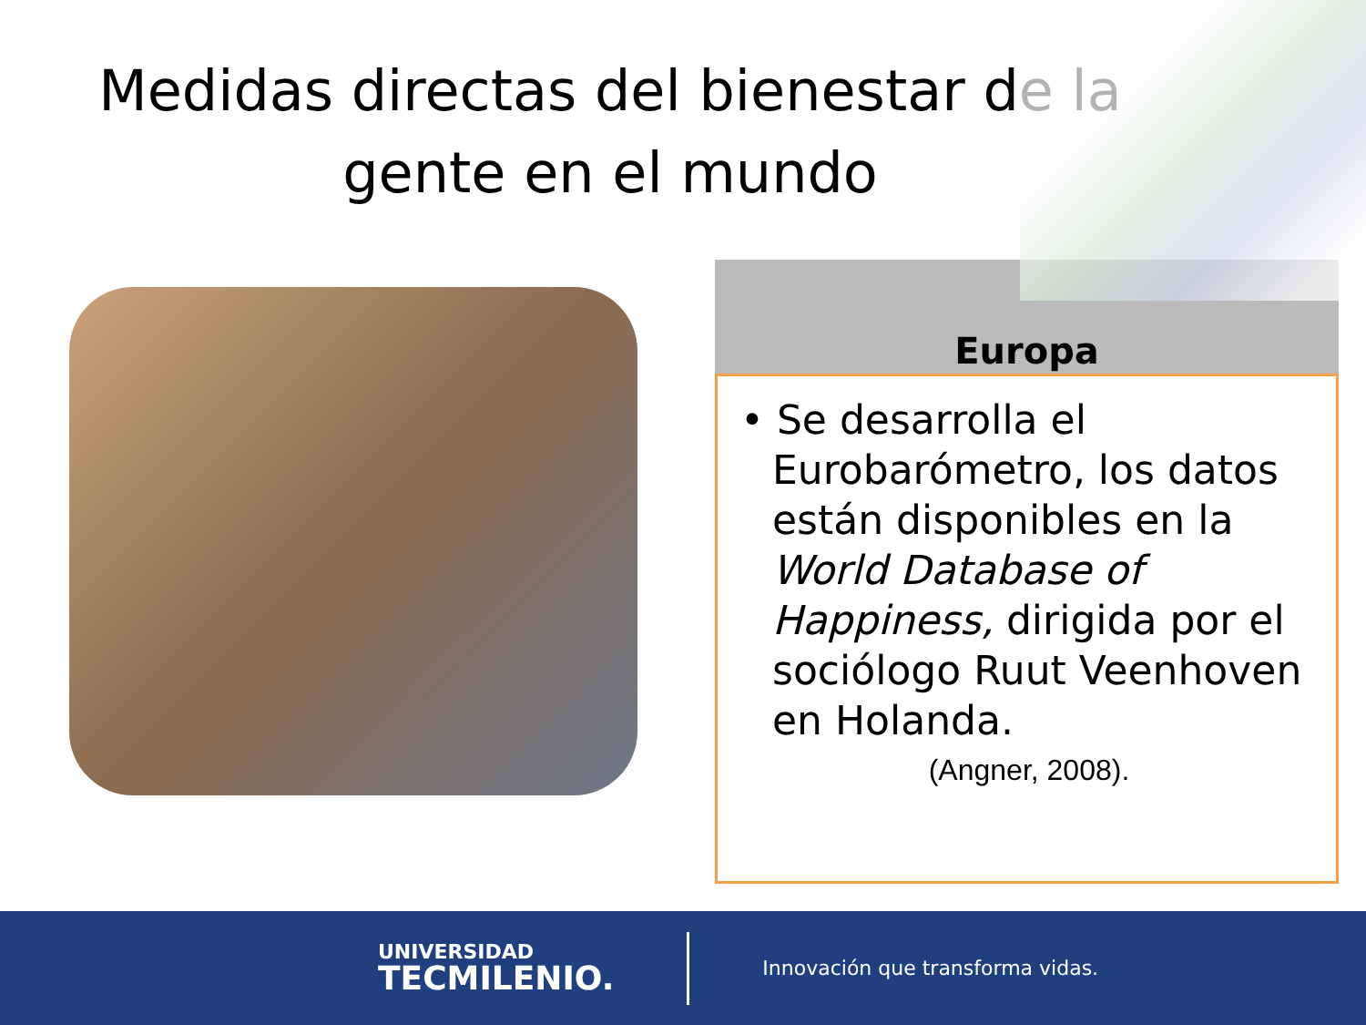Medidas directas del bienestar de la gente en el mundo
Europa
• Se desarrolla el Eurobarómetro, los datos están disponibles en la World Database of Happiness, dirigida por el sociólogo Ruut Veenhoven en Holanda.
(Angner, 2008).
UNIVERSIDAD
TECMILENIO.
Innovación que transforma vidas.